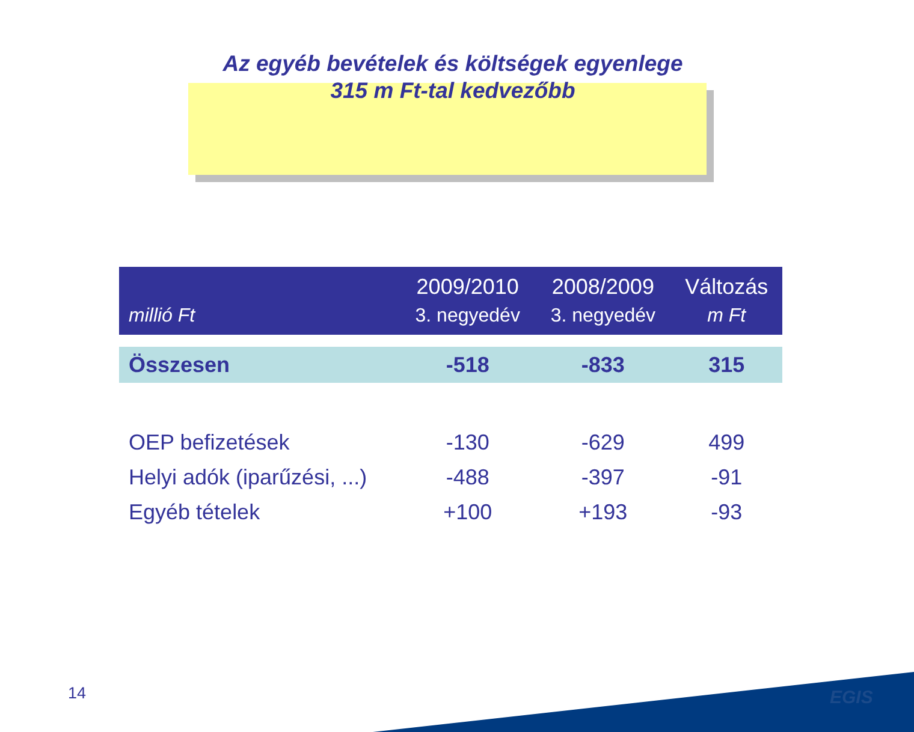Az egyéb bevételek és költségek egyenlege
315 m Ft-tal kedvezőbb
| millió Ft | 2009/2010 3. negyedév | 2008/2009 3. negyedév | Változás m Ft |
| --- | --- | --- | --- |
| Összesen | -518 | -833 | 315 |
| OEP befizetések | -130 | -629 | 499 |
| Helyi adók (iparűzési, ...) | -488 | -397 | -91 |
| Egyéb tételek | +100 | +193 | -93 |
14 EGIS